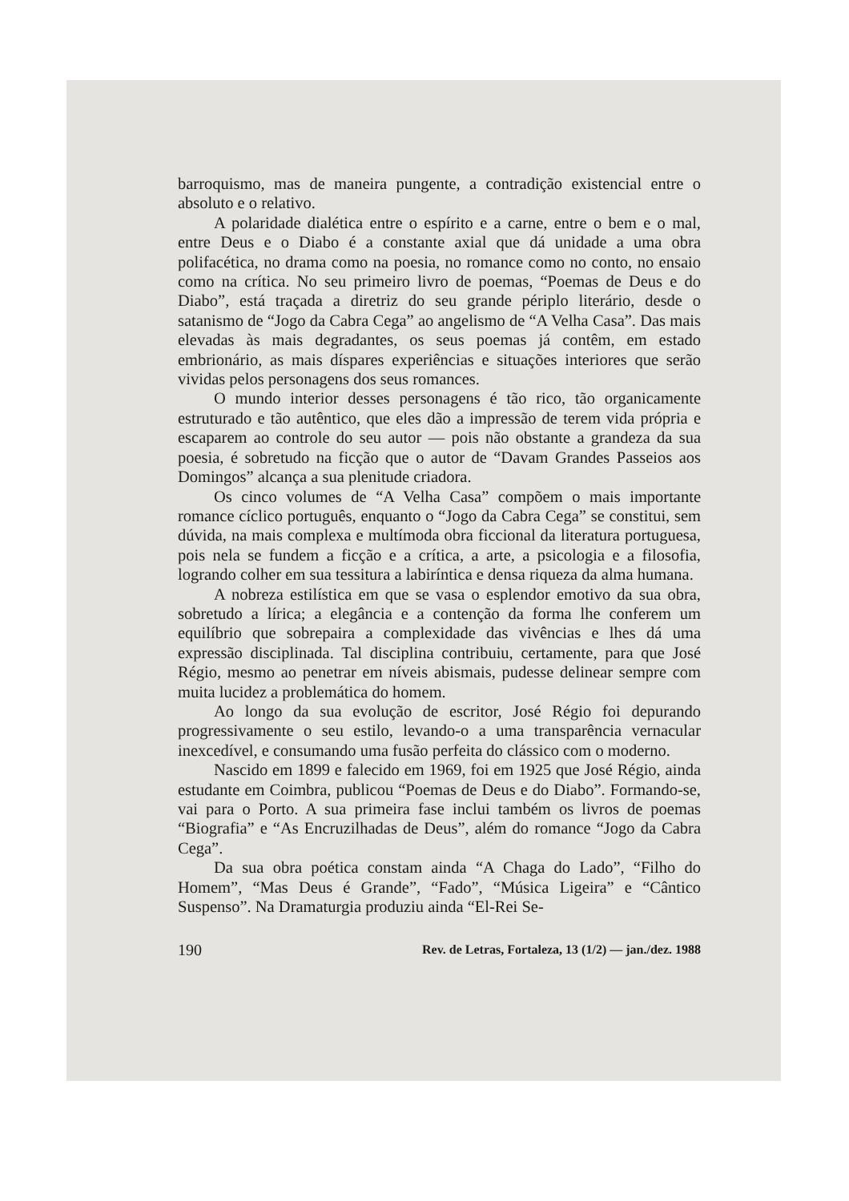barroquismo, mas de maneira pungente, a contradição existencial entre o absoluto e o relativo.
A polaridade dialética entre o espírito e a carne, entre o bem e o mal, entre Deus e o Diabo é a constante axial que dá unidade a uma obra polifacética, no drama como na poesia, no romance como no conto, no ensaio como na crítica. No seu primeiro livro de poemas, “Poemas de Deus e do Diabo”, está traçada a diretriz do seu grande périplo literário, desde o satanismo de “Jogo da Cabra Cega” ao angelismo de “A Velha Casa”. Das mais elevadas às mais degradantes, os seus poemas já contêm, em estado embrionário, as mais díspares experiências e situações interiores que serão vividas pelos personagens dos seus romances.
O mundo interior desses personagens é tão rico, tão organicamente estruturado e tão autêntico, que eles dão a impressão de terem vida própria e escaparem ao controle do seu autor — pois não obstante a grandeza da sua poesia, é sobretudo na ficção que o autor de “Davam Grandes Passeios aos Domingos” alcança a sua plenitude criadora.
Os cinco volumes de “A Velha Casa” compõem o mais importante romance cíclico português, enquanto o “Jogo da Cabra Cega” se constitui, sem dúvida, na mais complexa e multímoda obra ficcional da literatura portuguesa, pois nela se fundem a ficção e a crítica, a arte, a psicologia e a filosofia, logrando colher em sua tessitura a labiríntica e densa riqueza da alma humana.
A nobreza estilística em que se vasa o esplendor emotivo da sua obra, sobretudo a lírica; a elegância e a contenção da forma lhe conferem um equilíbrio que sobrepaira a complexidade das vivências e lhes dá uma expressão disciplinada. Tal disciplina contribuiu, certamente, para que José Régio, mesmo ao penetrar em níveis abismais, pudesse delinear sempre com muita lucidez a problemática do homem.
Ao longo da sua evolução de escritor, José Régio foi depurando progressivamente o seu estilo, levando-o a uma transparência vernacular inexcedível, e consumando uma fusão perfeita do clássico com o moderno.
Nascido em 1899 e falecido em 1969, foi em 1925 que José Régio, ainda estudante em Coimbra, publicou “Poemas de Deus e do Diabo”. Formando-se, vai para o Porto. A sua primeira fase inclui também os livros de poemas “Biografia” e “As Encruzilhadas de Deus”, além do romance “Jogo da Cabra Cega”.
Da sua obra poética constam ainda “A Chaga do Lado”, “Filho do Homem”, “Mas Deus é Grande”, “Fado”, “Música Ligeira” e “Cântico Suspenso”. Na Dramaturgia produziu ainda “El-Rei Se-
190 Rev. de Letras, Fortaleza, 13 (1/2) — jan./dez. 1988